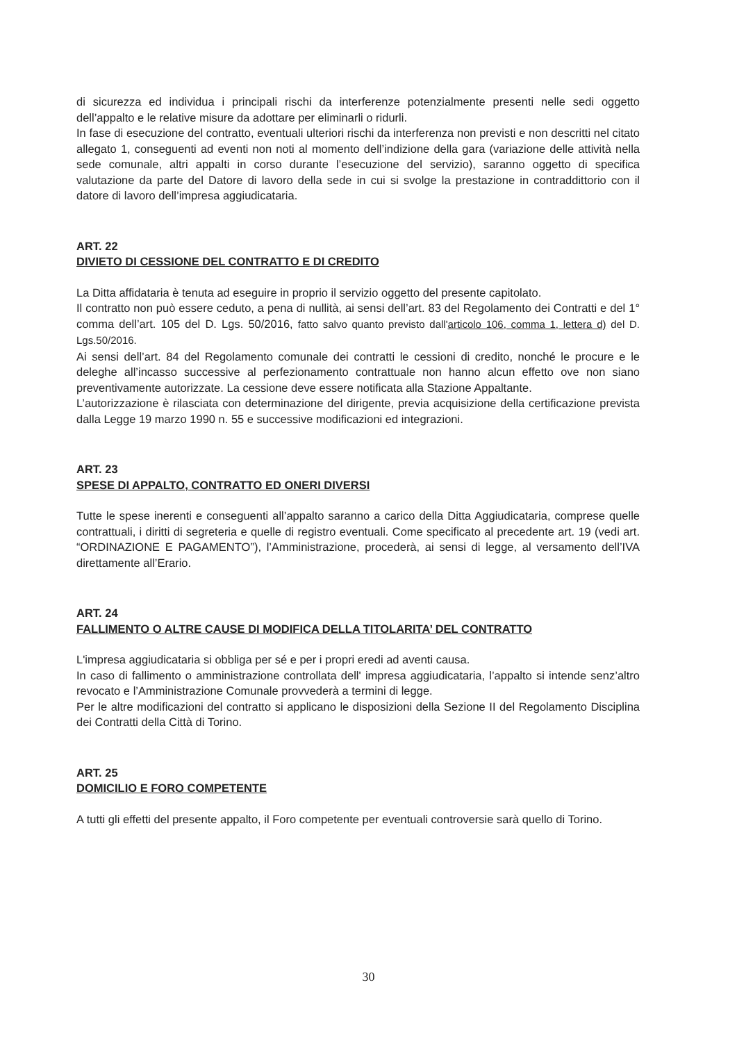di sicurezza ed individua i principali rischi da interferenze potenzialmente presenti nelle sedi oggetto dell’appalto e le relative misure da adottare per eliminarli o ridurli.
In fase di esecuzione del contratto, eventuali ulteriori rischi da interferenza non previsti e non descritti nel citato allegato 1, conseguenti ad eventi non noti al momento dell’indizione della gara (variazione delle attività nella sede comunale, altri appalti in corso durante l’esecuzione del servizio), saranno oggetto di specifica valutazione da parte del Datore di lavoro della sede in cui si svolge la prestazione in contraddittorio con il datore di lavoro dell’impresa aggiudicataria.
ART. 22
DIVIETO DI CESSIONE DEL CONTRATTO E DI CREDITO
La Ditta affidataria è tenuta ad eseguire in proprio il servizio oggetto del presente capitolato.
Il contratto non può essere ceduto, a pena di nullità, ai sensi dell’art. 83 del Regolamento dei Contratti e del 1° comma dell’art. 105 del D. Lgs. 50/2016, fatto salvo quanto previsto dall'articolo 106, comma 1, lettera d) del D. Lgs.50/2016.
Ai sensi dell’art. 84 del Regolamento comunale dei contratti le cessioni di credito, nonché le procure e le deleghe all’incasso successive al perfezionamento contrattuale non hanno alcun effetto ove non siano preventivamente autorizzate. La cessione deve essere notificata alla Stazione Appaltante.
L’autorizzazione è rilasciata con determinazione del dirigente, previa acquisizione della certificazione prevista dalla Legge 19 marzo 1990 n. 55 e successive modificazioni ed integrazioni.
ART. 23
SPESE DI APPALTO, CONTRATTO ED ONERI DIVERSI
Tutte le spese inerenti e conseguenti all’appalto saranno a carico della Ditta Aggiudicataria, comprese quelle contrattuali, i diritti di segreteria e quelle di registro eventuali. Come specificato al precedente art. 19 (vedi art. “ORDINAZIONE E PAGAMENTO”), l’Amministrazione, procederà, ai sensi di legge, al versamento dell’IVA direttamente all’Erario.
ART. 24
FALLIMENTO O ALTRE CAUSE DI MODIFICA DELLA TITOLARITA’ DEL CONTRATTO
L'impresa aggiudicataria si obbliga per sé e per i propri eredi ad aventi causa.
In caso di fallimento o amministrazione controllata dell' impresa aggiudicataria, l’appalto si intende senz’altro revocato e l’Amministrazione Comunale provvederà a termini di legge.
Per le altre modificazioni del contratto si applicano le disposizioni della Sezione II del Regolamento Disciplina dei Contratti della Città di Torino.
ART. 25
DOMICILIO E FORO COMPETENTE
A tutti gli effetti del presente appalto, il Foro competente per eventuali controversie sarà quello di Torino.
30